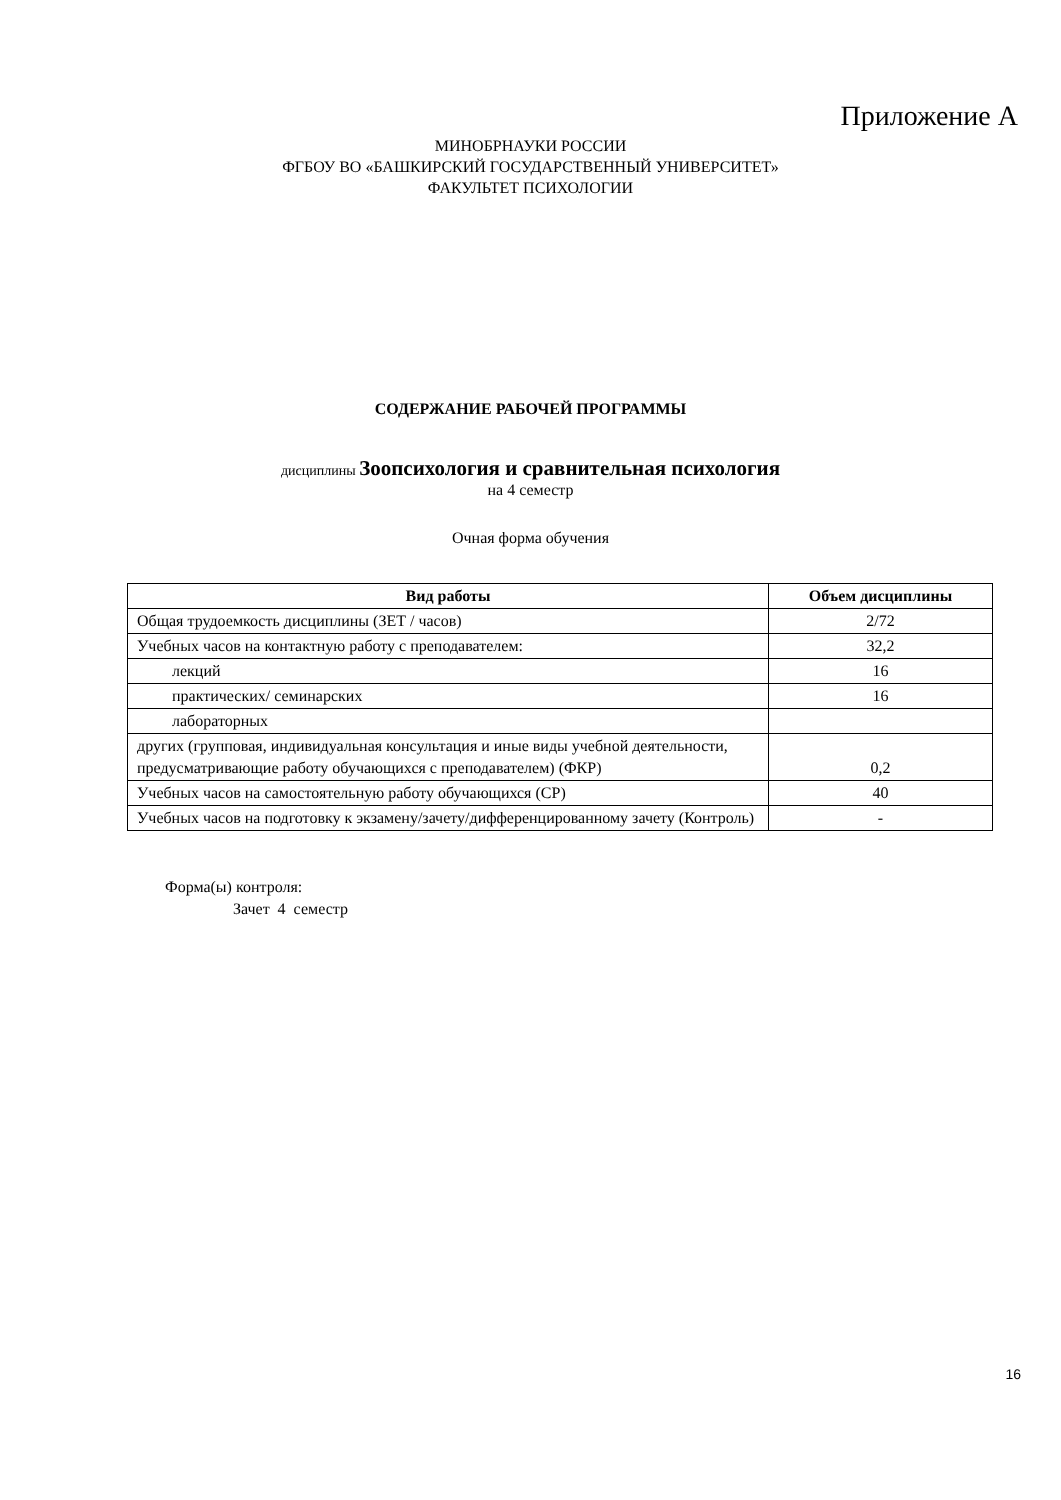Приложение А
МИНОБРНАУКИ РОССИИ
ФГБОУ ВО «БАШКИРСКИЙ ГОСУДАРСТВЕННЫЙ УНИВЕРСИТЕТ»
ФАКУЛЬТЕТ ПСИХОЛОГИИ
СОДЕРЖАНИЕ РАБОЧЕЙ ПРОГРАММЫ
дисциплины Зоопсихология и сравнительная психология
на 4 семестр
Очная форма обучения
| Вид работы | Объем дисциплины |
| --- | --- |
| Общая трудоемкость дисциплины (ЗЕТ / часов) | 2/72 |
| Учебных часов на контактную работу с преподавателем: | 32,2 |
| лекций | 16 |
| практических/ семинарских | 16 |
| лабораторных | |
| других (групповая, индивидуальная консультация и иные виды учебной деятельности, предусматривающие работу обучающихся с преподавателем) (ФКР) | 0,2 |
| Учебных часов на самостоятельную работу обучающихся (СР) | 40 |
| Учебных часов на подготовку к экзамену/зачету/дифференцированному зачету (Контроль) | - |
Форма(ы) контроля:
Зачет 4 семестр
16